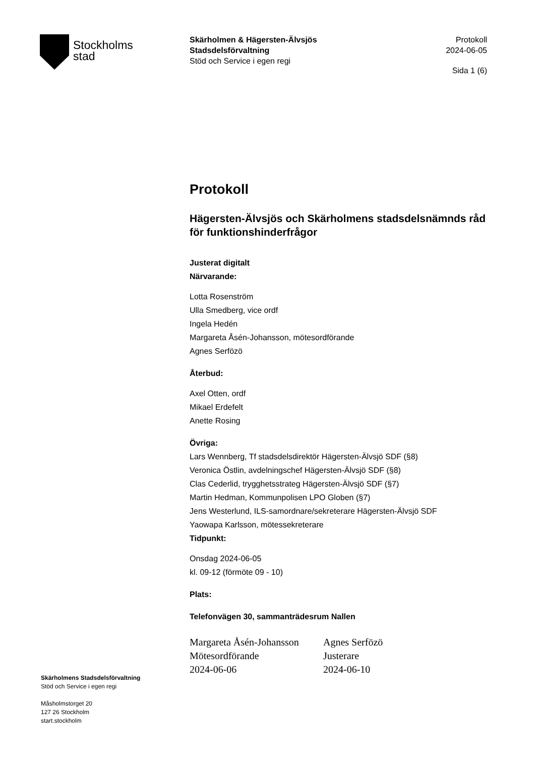Stockholms
stad
Skärholmen & Hägersten-Älvsjös
Stadsdelsförvaltning
Stöd och Service i egen regi
Protokoll
2024-06-05
Sida 1 (6)
Protokoll
Hägersten-Älvsjös och Skärholmens stadsdelsnämnds råd för funktionshinderfrågor
Justerat digitalt
Närvarande:
Lotta Rosenström
Ulla Smedberg, vice ordf
Ingela Hedén
Margareta Åsén-Johansson, mötesordförande
Agnes Serfözö
Återbud:
Axel Otten, ordf
Mikael Erdefelt
Anette Rosing
Övriga:
Lars Wennberg, Tf stadsdelsdirektör Hägersten-Älvsjö SDF (§8)
Veronica Östlin, avdelningschef Hägersten-Älvsjö SDF (§8)
Clas Cederlid, trygghetsstrateg Hägersten-Älvsjö SDF (§7)
Martin Hedman, Kommunpolisen LPO Globen (§7)
Jens Westerlund, ILS-samordnare/sekreterare Hägersten-Älvsjö SDF
Yaowapa Karlsson, mötessekreterare
Tidpunkt:
Onsdag 2024-06-05
kl. 09-12 (förmöte 09 - 10)
Plats:
Telefonvägen 30, sammanträdesrum Nallen
Margareta Åsén-Johansson
Mötesordförande
2024-06-06
Agnes Serfözö
Justerare
2024-06-10
Skärholmens Stadsdelsförvaltning
Stöd och Service i egen regi
Måsholmstorget 20
127 26 Stockholm
start.stockholm